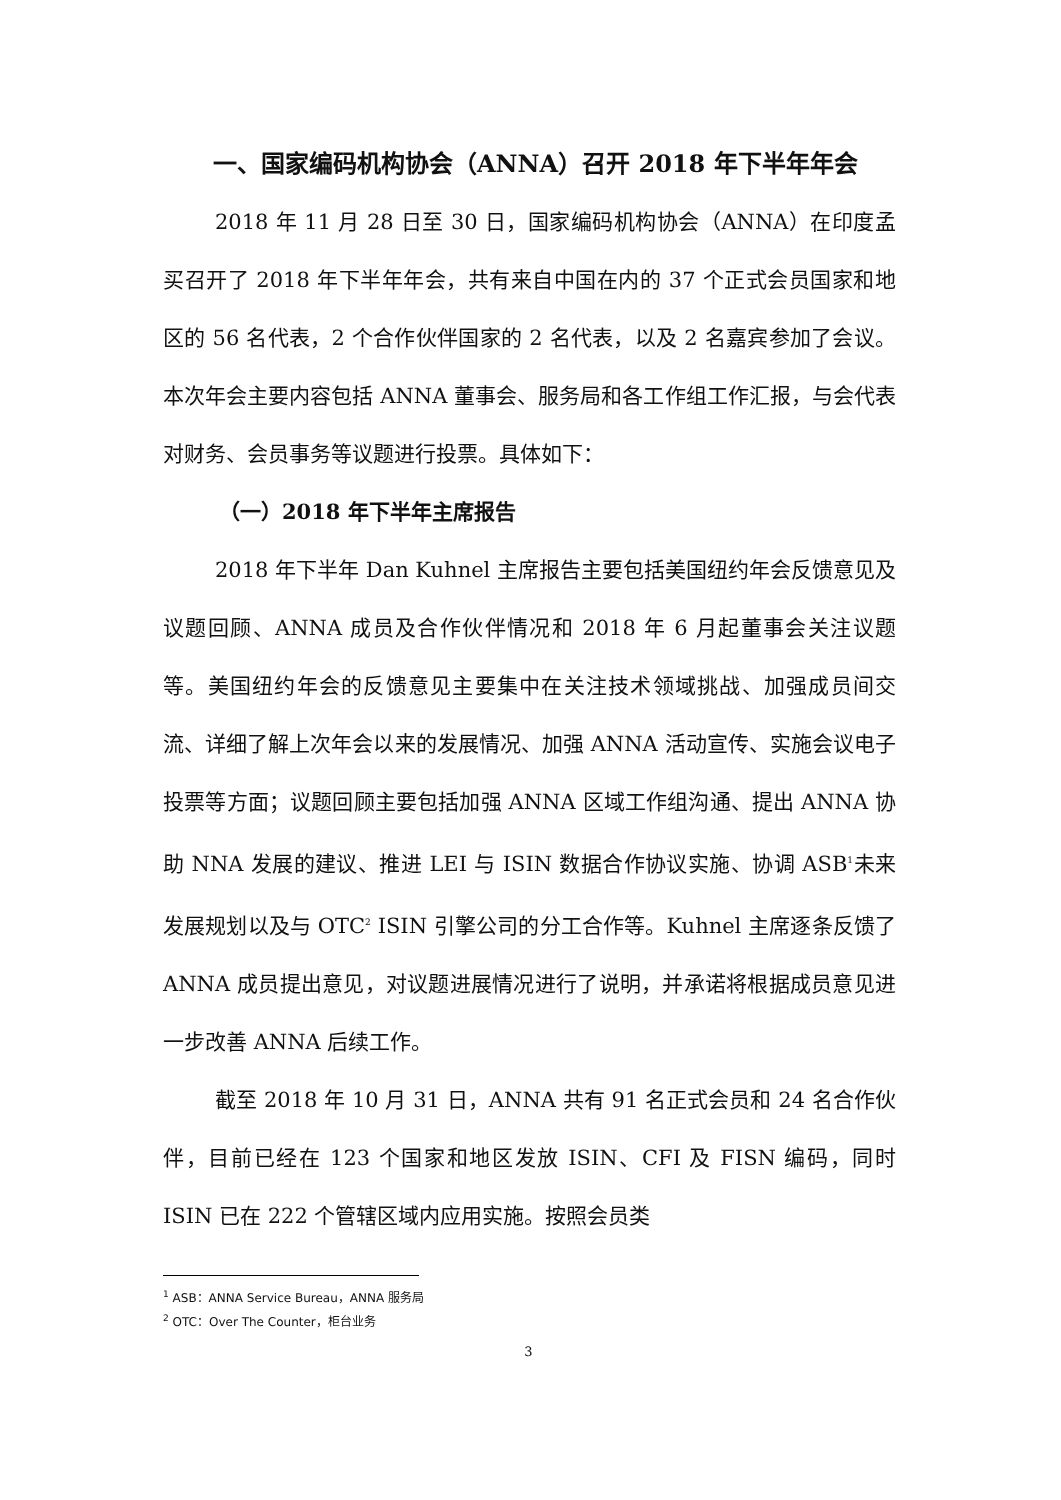一、国家编码机构协会（ANNA）召开 2018 年下半年年会
2018 年 11 月 28 日至 30 日，国家编码机构协会（ANNA）在印度孟买召开了 2018 年下半年年会，共有来自中国在内的 37 个正式会员国家和地区的 56 名代表，2 个合作伙伴国家的 2 名代表，以及 2 名嘉宾参加了会议。本次年会主要内容包括 ANNA 董事会、服务局和各工作组工作汇报，与会代表对财务、会员事务等议题进行投票。具体如下：
（一）2018 年下半年主席报告
2018 年下半年 Dan Kuhnel 主席报告主要包括美国纽约年会反馈意见及议题回顾、ANNA 成员及合作伙伴情况和 2018 年 6 月起董事会关注议题等。美国纽约年会的反馈意见主要集中在关注技术领域挑战、加强成员间交流、详细了解上次年会以来的发展情况、加强 ANNA 活动宣传、实施会议电子投票等方面；议题回顾主要包括加强 ANNA 区域工作组沟通、提出 ANNA 协助 NNA 发展的建议、推进 LEI 与 ISIN 数据合作协议实施、协调 ASB<sup>1</sup>未来发展规划以及与 OTC<sup>2</sup> ISIN 引擎公司的分工合作等。Kuhnel 主席逐条反馈了 ANNA 成员提出意见，对议题进展情况进行了说明，并承诺将根据成员意见进一步改善 ANNA 后续工作。
截至 2018 年 10 月 31 日，ANNA 共有 91 名正式会员和 24 名合作伙伴，目前已经在 123 个国家和地区发放 ISIN、CFI 及 FISN 编码，同时 ISIN 已在 222 个管辖区域内应用实施。按照会员类
<sup>1</sup> ASB：ANNA Service Bureau，ANNA 服务局
<sup>2</sup> OTC：Over The Counter，柜台业务
3